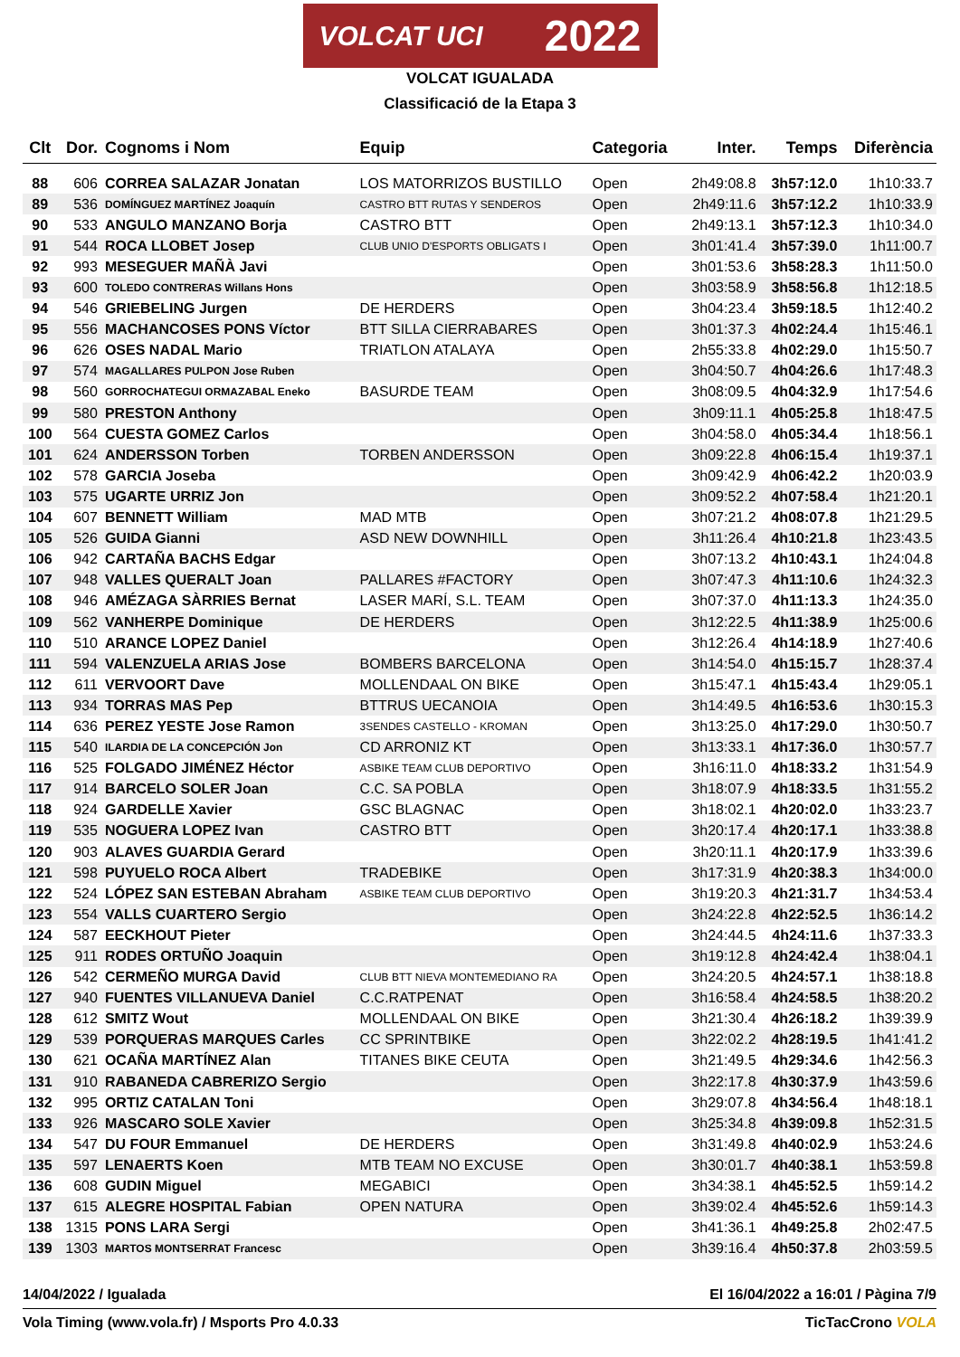VOLCAT UCI 2022
VOLCAT IGUALADA
Classificació de la Etapa 3
| Clt | Dor. | Cognoms i Nom | Equip | Categoria | Inter. | Temps | Diferència |
| --- | --- | --- | --- | --- | --- | --- | --- |
| 88 | 606 | CORREA SALAZAR Jonatan | LOS MATORRIZOS BUSTILLO | Open | 2h49:08.8 | 3h57:12.0 | 1h10:33.7 |
| 89 | 536 | DOMÍNGUEZ MARTÍNEZ Joaquín | CASTRO BTT RUTAS Y SENDEROS | Open | 2h49:11.6 | 3h57:12.2 | 1h10:33.9 |
| 90 | 533 | ANGULO MANZANO Borja | CASTRO BTT | Open | 2h49:13.1 | 3h57:12.3 | 1h10:34.0 |
| 91 | 544 | ROCA LLOBET Josep | CLUB UNIO D'ESPORTS OBLIGATS I | Open | 3h01:41.4 | 3h57:39.0 | 1h11:00.7 |
| 92 | 993 | MESEGUER MAÑÀ Javi | | Open | 3h01:53.6 | 3h58:28.3 | 1h11:50.0 |
| 93 | 600 | TOLEDO CONTRERAS Willans Hons | | Open | 3h03:58.9 | 3h58:56.8 | 1h12:18.5 |
| 94 | 546 | GRIEBELING Jurgen | DE HERDERS | Open | 3h04:23.4 | 3h59:18.5 | 1h12:40.2 |
| 95 | 556 | MACHANCOSES PONS Víctor | BTT SILLA CIERRABARES | Open | 3h01:37.3 | 4h02:24.4 | 1h15:46.1 |
| 96 | 626 | OSES NADAL Mario | TRIATLON ATALAYA | Open | 2h55:33.8 | 4h02:29.0 | 1h15:50.7 |
| 97 | 574 | MAGALLARES PULPON Jose Ruben | | Open | 3h04:50.7 | 4h04:26.6 | 1h17:48.3 |
| 98 | 560 | GORROCHATEGUI ORMAZABAL Eneko | BASURDE TEAM | Open | 3h08:09.5 | 4h04:32.9 | 1h17:54.6 |
| 99 | 580 | PRESTON Anthony | | Open | 3h09:11.1 | 4h05:25.8 | 1h18:47.5 |
| 100 | 564 | CUESTA GOMEZ Carlos | | Open | 3h04:58.0 | 4h05:34.4 | 1h18:56.1 |
| 101 | 624 | ANDERSSON Torben | TORBEN ANDERSSON | Open | 3h09:22.8 | 4h06:15.4 | 1h19:37.1 |
| 102 | 578 | GARCIA Joseba | | Open | 3h09:42.9 | 4h06:42.2 | 1h20:03.9 |
| 103 | 575 | UGARTE URRIZ Jon | | Open | 3h09:52.2 | 4h07:58.4 | 1h21:20.1 |
| 104 | 607 | BENNETT William | MAD MTB | Open | 3h07:21.2 | 4h08:07.8 | 1h21:29.5 |
| 105 | 526 | GUIDA Gianni | ASD NEW DOWNHILL | Open | 3h11:26.4 | 4h10:21.8 | 1h23:43.5 |
| 106 | 942 | CARTAÑA BACHS Edgar | | Open | 3h07:13.2 | 4h10:43.1 | 1h24:04.8 |
| 107 | 948 | VALLES QUERALT Joan | PALLARES #FACTORY | Open | 3h07:47.3 | 4h11:10.6 | 1h24:32.3 |
| 108 | 946 | AMÉZAGA SÀRRIES Bernat | LASER MARÍ, S.L. TEAM | Open | 3h07:37.0 | 4h11:13.3 | 1h24:35.0 |
| 109 | 562 | VANHERPE Dominique | DE HERDERS | Open | 3h12:22.5 | 4h11:38.9 | 1h25:00.6 |
| 110 | 510 | ARANCE LOPEZ Daniel | | Open | 3h12:26.4 | 4h14:18.9 | 1h27:40.6 |
| 111 | 594 | VALENZUELA ARIAS Jose | BOMBERS BARCELONA | Open | 3h14:54.0 | 4h15:15.7 | 1h28:37.4 |
| 112 | 611 | VERVOORT Dave | MOLLENDAAL ON BIKE | Open | 3h15:47.1 | 4h15:43.4 | 1h29:05.1 |
| 113 | 934 | TORRAS MAS Pep | BTTRUS UECANOIA | Open | 3h14:49.5 | 4h16:53.6 | 1h30:15.3 |
| 114 | 636 | PEREZ YESTE Jose Ramon | 3SENDES CASTELLO - KROMAN | Open | 3h13:25.0 | 4h17:29.0 | 1h30:50.7 |
| 115 | 540 | ILARDIA DE LA CONCEPCIÓN Jon | CD ARRONIZ KT | Open | 3h13:33.1 | 4h17:36.0 | 1h30:57.7 |
| 116 | 525 | FOLGADO JIMÉNEZ Héctor | ASBIKE TEAM CLUB DEPORTIVO | Open | 3h16:11.0 | 4h18:33.2 | 1h31:54.9 |
| 117 | 914 | BARCELO SOLER Joan | C.C. SA POBLA | Open | 3h18:07.9 | 4h18:33.5 | 1h31:55.2 |
| 118 | 924 | GARDELLE Xavier | GSC BLAGNAC | Open | 3h18:02.1 | 4h20:02.0 | 1h33:23.7 |
| 119 | 535 | NOGUERA LOPEZ Ivan | CASTRO BTT | Open | 3h20:17.4 | 4h20:17.1 | 1h33:38.8 |
| 120 | 903 | ALAVES GUARDIA Gerard | | Open | 3h20:11.1 | 4h20:17.9 | 1h33:39.6 |
| 121 | 598 | PUYUELO ROCA Albert | TRADEBIKE | Open | 3h17:31.9 | 4h20:38.3 | 1h34:00.0 |
| 122 | 524 | LÓPEZ SAN ESTEBAN Abraham | ASBIKE TEAM CLUB DEPORTIVO | Open | 3h19:20.3 | 4h21:31.7 | 1h34:53.4 |
| 123 | 554 | VALLS CUARTERO Sergio | | Open | 3h24:22.8 | 4h22:52.5 | 1h36:14.2 |
| 124 | 587 | EECKHOUT Pieter | | Open | 3h24:44.5 | 4h24:11.6 | 1h37:33.3 |
| 125 | 911 | RODES ORTUÑO Joaquin | | Open | 3h19:12.8 | 4h24:42.4 | 1h38:04.1 |
| 126 | 542 | CERMEÑO MURGA David | CLUB BTT NIEVA MONTEMEDIANO RA | Open | 3h24:20.5 | 4h24:57.1 | 1h38:18.8 |
| 127 | 940 | FUENTES VILLANUEVA Daniel | C.C.RATPENAT | Open | 3h16:58.4 | 4h24:58.5 | 1h38:20.2 |
| 128 | 612 | SMITZ Wout | MOLLENDAAL ON BIKE | Open | 3h21:30.4 | 4h26:18.2 | 1h39:39.9 |
| 129 | 539 | PORQUERAS MARQUES Carles | CC SPRINTBIKE | Open | 3h22:02.2 | 4h28:19.5 | 1h41:41.2 |
| 130 | 621 | OCAÑA MARTÍNEZ Alan | TITANES BIKE CEUTA | Open | 3h21:49.5 | 4h29:34.6 | 1h42:56.3 |
| 131 | 910 | RABANEDA CABRERIZO Sergio | | Open | 3h22:17.8 | 4h30:37.9 | 1h43:59.6 |
| 132 | 995 | ORTIZ CATALAN Toni | | Open | 3h29:07.8 | 4h34:56.4 | 1h48:18.1 |
| 133 | 926 | MASCARO SOLE Xavier | | Open | 3h25:34.8 | 4h39:09.8 | 1h52:31.5 |
| 134 | 547 | DU FOUR Emmanuel | DE HERDERS | Open | 3h31:49.8 | 4h40:02.9 | 1h53:24.6 |
| 135 | 597 | LENAERTS Koen | MTB TEAM NO EXCUSE | Open | 3h30:01.7 | 4h40:38.1 | 1h53:59.8 |
| 136 | 608 | GUDIN Miguel | MEGABICI | Open | 3h34:38.1 | 4h45:52.5 | 1h59:14.2 |
| 137 | 615 | ALEGRE HOSPITAL Fabian | OPEN NATURA | Open | 3h39:02.4 | 4h45:52.6 | 1h59:14.3 |
| 138 | 1315 | PONS LARA Sergi | | Open | 3h41:36.1 | 4h49:25.8 | 2h02:47.5 |
| 139 | 1303 | MARTOS MONTSERRAT Francesc | | Open | 3h39:16.4 | 4h50:37.8 | 2h03:59.5 |
14/04/2022 / Igualada El 16/04/2022 a 16:01 / Pàgina 7/9
Vola Timing (www.vola.fr) / Msports Pro 4.0.33 TicTacCrono VOLA